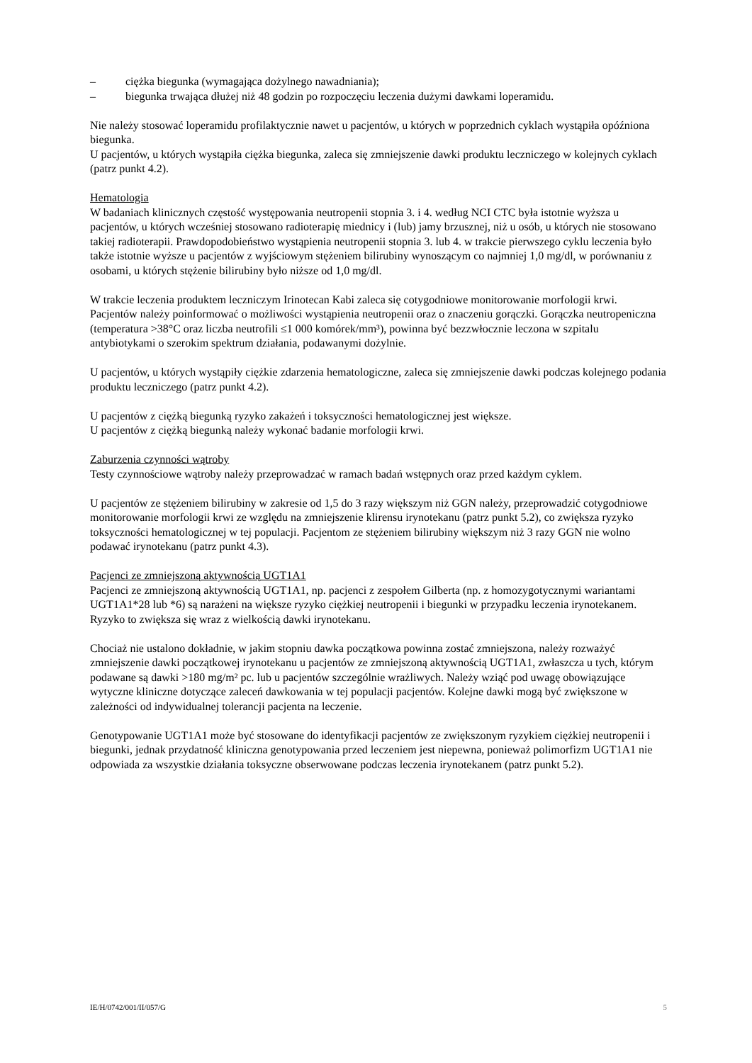– ciężka biegunka (wymagająca dożylnego nawadniania);
– biegunka trwająca dłużej niż 48 godzin po rozpoczęciu leczenia dużymi dawkami loperamidu.
Nie należy stosować loperamidu profilaktycznie nawet u pacjentów, u których w poprzednich cyklach wystąpiła opóźniona biegunka.
U pacjentów, u których wystąpiła ciężka biegunka, zaleca się zmniejszenie dawki produktu leczniczego w kolejnych cyklach (patrz punkt 4.2).
Hematologia
W badaniach klinicznych częstość występowania neutropenii stopnia 3. i 4. według NCI CTC była istotnie wyższa u pacjentów, u których wcześniej stosowano radioterapię miednicy i (lub) jamy brzusznej, niż u osób, u których nie stosowano takiej radioterapii. Prawdopodobieństwo wystąpienia neutropenii stopnia 3. lub 4. w trakcie pierwszego cyklu leczenia było także istotnie wyższe u pacjentów z wyjściowym stężeniem bilirubiny wynoszącym co najmniej 1,0 mg/dl, w porównaniu z osobami, u których stężenie bilirubiny było niższe od 1,0 mg/dl.
W trakcie leczenia produktem leczniczym Irinotecan Kabi zaleca się cotygodniowe monitorowanie morfologii krwi. Pacjentów należy poinformować o możliwości wystąpienia neutropenii oraz o znaczeniu gorączki. Gorączka neutropeniczna (temperatura >38°C oraz liczba neutrofili ≤1 000 komórek/mm³), powinna być bezzwłocznie leczona w szpitalu antybiotykami o szerokim spektrum działania, podawanymi dożylnie.
U pacjentów, u których wystąpiły ciężkie zdarzenia hematologiczne, zaleca się zmniejszenie dawki podczas kolejnego podania produktu leczniczego (patrz punkt 4.2).
U pacjentów z ciężką biegunką ryzyko zakażeń i toksyczności hematologicznej jest większe.
U pacjentów z ciężką biegunką należy wykonać badanie morfologii krwi.
Zaburzenia czynności wątroby
Testy czynnościowe wątroby należy przeprowadzać w ramach badań wstępnych oraz przed każdym cyklem.
U pacjentów ze stężeniem bilirubiny w zakresie od 1,5 do 3 razy większym niż GGN należy, przeprowadzić cotygodniowe monitorowanie morfologii krwi ze względu na zmniejszenie klirensu irynotekanu (patrz punkt 5.2), co zwiększa ryzyko toksyczności hematologicznej w tej populacji. Pacjentom ze stężeniem bilirubiny większym niż 3 razy GGN nie wolno podawać irynotekanu (patrz punkt 4.3).
Pacjenci ze zmniejszoną aktywnością UGT1A1
Pacjenci ze zmniejszoną aktywnością UGT1A1, np. pacjenci z zespołem Gilberta (np. z homozygotycznymi wariantami UGT1A1*28 lub *6) są narażeni na większe ryzyko ciężkiej neutropenii i biegunki w przypadku leczenia irynotekanem. Ryzyko to zwiększa się wraz z wielkością dawki irynotekanu.
Chociaż nie ustalono dokładnie, w jakim stopniu dawka początkowa powinna zostać zmniejszona, należy rozważyć zmniejszenie dawki początkowej irynotekanu u pacjentów ze zmniejszoną aktywnością UGT1A1, zwłaszcza u tych, którym podawane są dawki >180 mg/m² pc. lub u pacjentów szczególnie wrażliwych. Należy wziąć pod uwagę obowiązujące wytyczne kliniczne dotyczące zaleceń dawkowania w tej populacji pacjentów. Kolejne dawki mogą być zwiększone w zależności od indywidualnej tolerancji pacjenta na leczenie.
Genotypowanie UGT1A1 może być stosowane do identyfikacji pacjentów ze zwiększonym ryzykiem ciężkiej neutropenii i biegunki, jednak przydatność kliniczna genotypowania przed leczeniem jest niepewna, ponieważ polimorfizm UGT1A1 nie odpowiada za wszystkie działania toksyczne obserwowane podczas leczenia irynotekanem (patrz punkt 5.2).
IE/H/0742/001/II/057/G 5